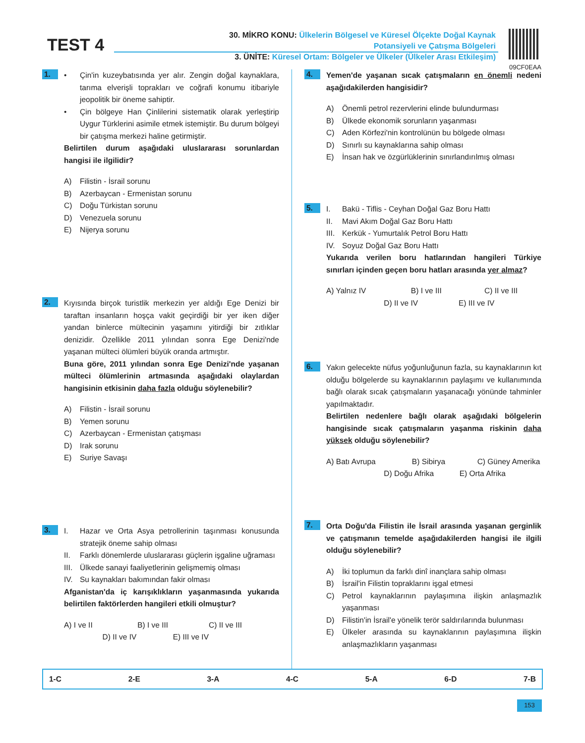TEST 4
30. MİKRO KONU: Ülkelerin Bölgesel ve Küresel Ölçekte Doğal Kaynak
Potansiyeli ve Çatışma Bölgeleri
3. ÜNİTE: Küresel Ortam: Bölgeler ve Ülkeler (Ülkeler Arası Etkileşim)
09CF0EAA
1.
• Çin'in kuzeybatısında yer alır. Zengin doğal kaynaklara, tarıma elverişli toprakları ve coğrafi konumu itibariyle jeopolitik bir öneme sahiptir.
• Çin bölgeye Han Çinlilerini sistematik olarak yerleştirip Uygur Türklerini asimile etmek istemiştir. Bu durum bölgeyi bir çatışma merkezi haline getirmiştir.
Belirtilen durum aşağıdaki uluslararası sorunlardan hangisi ile ilgilidir?
A) Filistin - İsrail sorunu
B) Azerbaycan - Ermenistan sorunu
C) Doğu Türkistan sorunu
D) Venezuela sorunu
E) Nijerya sorunu
2.
Kıyısında birçok turistlik merkezin yer aldığı Ege Denizi bir taraftan insanların hoşça vakit geçirdiği bir yer iken diğer yandan binlerce mültecinin yaşamını yitirdiği bir zıtlıklar denizidir. Özellikle 2011 yılından sonra Ege Denizi'nde yaşanan mülteci ölümleri büyük oranda artmıştır.
Buna göre, 2011 yılından sonra Ege Denizi'nde yaşanan mülteci ölümlerinin artmasında aşağıdaki olaylardan hangisinin etkisinin daha fazla olduğu söylenebilir?
A) Filistin - İsrail sorunu
B) Yemen sorunu
C) Azerbaycan - Ermenistan çatışması
D) Irak sorunu
E) Suriye Savaşı
3.
I. Hazar ve Orta Asya petrollerinin taşınması konusunda stratejik öneme sahip olması
II. Farklı dönemlerde uluslararası güçlerin işgaline uğraması
III. Ülkede sanayi faaliyetlerinin gelişmemiş olması
IV. Su kaynakları bakımından fakir olması
Afganistan'da iç karışıklıkların yaşanmasında yukarıda belirtilen faktörlerden hangileri etkili olmuştur?
A) I ve II B) I ve III C) II ve III
D) II ve IV E) III ve IV
4.
Yemen'de yaşanan sıcak çatışmaların en önemli nedeni aşağıdakilerden hangisidir?
A) Önemli petrol rezervlerini elinde bulundurması
B) Ülkede ekonomik sorunların yaşanması
C) Aden Körfezi'nin kontrolünün bu bölgede olması
D) Sınırlı su kaynaklarına sahip olması
E) İnsan hak ve özgürlüklerinin sınırlandırılmış olması
5.
I. Bakü - Tiflis - Ceyhan Doğal Gaz Boru Hattı
II. Mavi Akım Doğal Gaz Boru Hattı
III. Kerkük - Yumurtalık Petrol Boru Hattı
IV. Soyuz Doğal Gaz Boru Hattı
Yukarıda verilen boru hatlarından hangileri Türkiye sınırları içinden geçen boru hatları arasında yer almaz?
A) Yalnız IV B) I ve III C) II ve III
D) II ve IV E) III ve IV
6.
Yakın gelecekte nüfus yoğunluğunun fazla, su kaynaklarının kıt olduğu bölgelerde su kaynaklarının paylaşımı ve kullanımında bağlı olarak sıcak çatışmaların yaşanacağı yönünde tahminler yapılmaktadır.
Belirtilen nedenlere bağlı olarak aşağıdaki bölgelerin hangisinde sıcak çatışmaların yaşanma riskinin daha yüksek olduğu söylenebilir?
A) Batı Avrupa B) Sibirya C) Güney Amerika
D) Doğu Afrika E) Orta Afrika
7.
Orta Doğu'da Filistin ile İsrail arasında yaşanan gerginlik ve çatışmanın temelde aşağıdakilerden hangisi ile ilgili olduğu söylenebilir?
A) İki toplumun da farklı dinî inançlara sahip olması
B) İsrail'in Filistin topraklarını işgal etmesi
C) Petrol kaynaklarının paylaşımına ilişkin anlaşmazlık yaşanması
D) Filistin'in İsrail'e yönelik terör saldırılarında bulunması
E) Ülkeler arasında su kaynaklarının paylaşımına ilişkin anlaşmazlıkların yaşanması
1-C 2-E 3-A 4-C 5-A 6-D 7-B
153